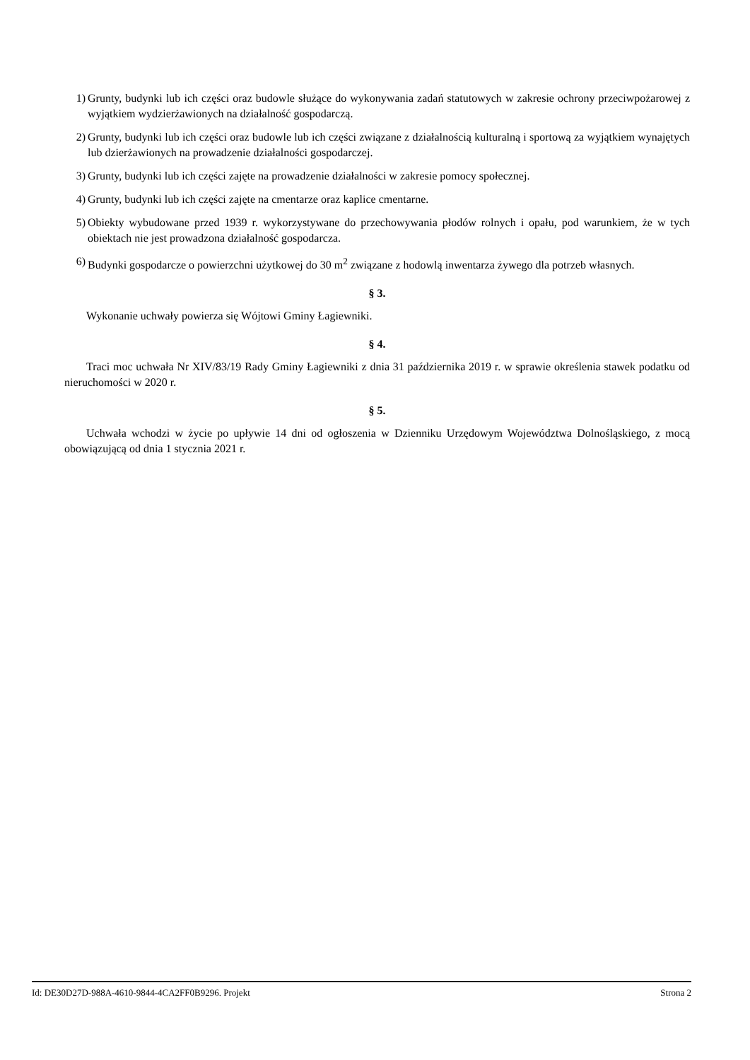1) Grunty, budynki lub ich części oraz budowle służące do wykonywania zadań statutowych w zakresie ochrony przeciwpożarowej z wyjątkiem wydzierżawionych na działalność gospodarczą.
2) Grunty, budynki lub ich części oraz budowle lub ich części związane z działalnością kulturalną i sportową za wyjątkiem wynajętych lub dzierżawionych na prowadzenie działalności gospodarczej.
3) Grunty, budynki lub ich części zajęte na prowadzenie działalności w zakresie pomocy społecznej.
4) Grunty, budynki lub ich części zajęte na cmentarze oraz kaplice cmentarne.
5) Obiekty wybudowane przed 1939 r. wykorzystywane do przechowywania płodów rolnych i opału, pod warunkiem, że w tych obiektach nie jest prowadzona działalność gospodarcza.
6) Budynki gospodarcze o powierzchni użytkowej do 30 m<sup>2</sup> związane z hodowlą inwentarza żywego dla potrzeb własnych.
§ 3.
Wykonanie uchwały powierza się Wójtowi Gminy Łagiewniki.
§ 4.
Traci moc uchwała Nr XIV/83/19 Rady Gminy Łagiewniki z dnia 31 października 2019 r. w sprawie określenia stawek podatku od nieruchomości w 2020 r.
§ 5.
Uchwała wchodzi w życie po upływie 14 dni od ogłoszenia w Dzienniku Urzędowym Województwa Dolnośląskiego, z mocą obowiązującą od dnia 1 stycznia 2021 r.
Id: DE30D27D-988A-4610-9844-4CA2FF0B9296. Projekt Strona 2